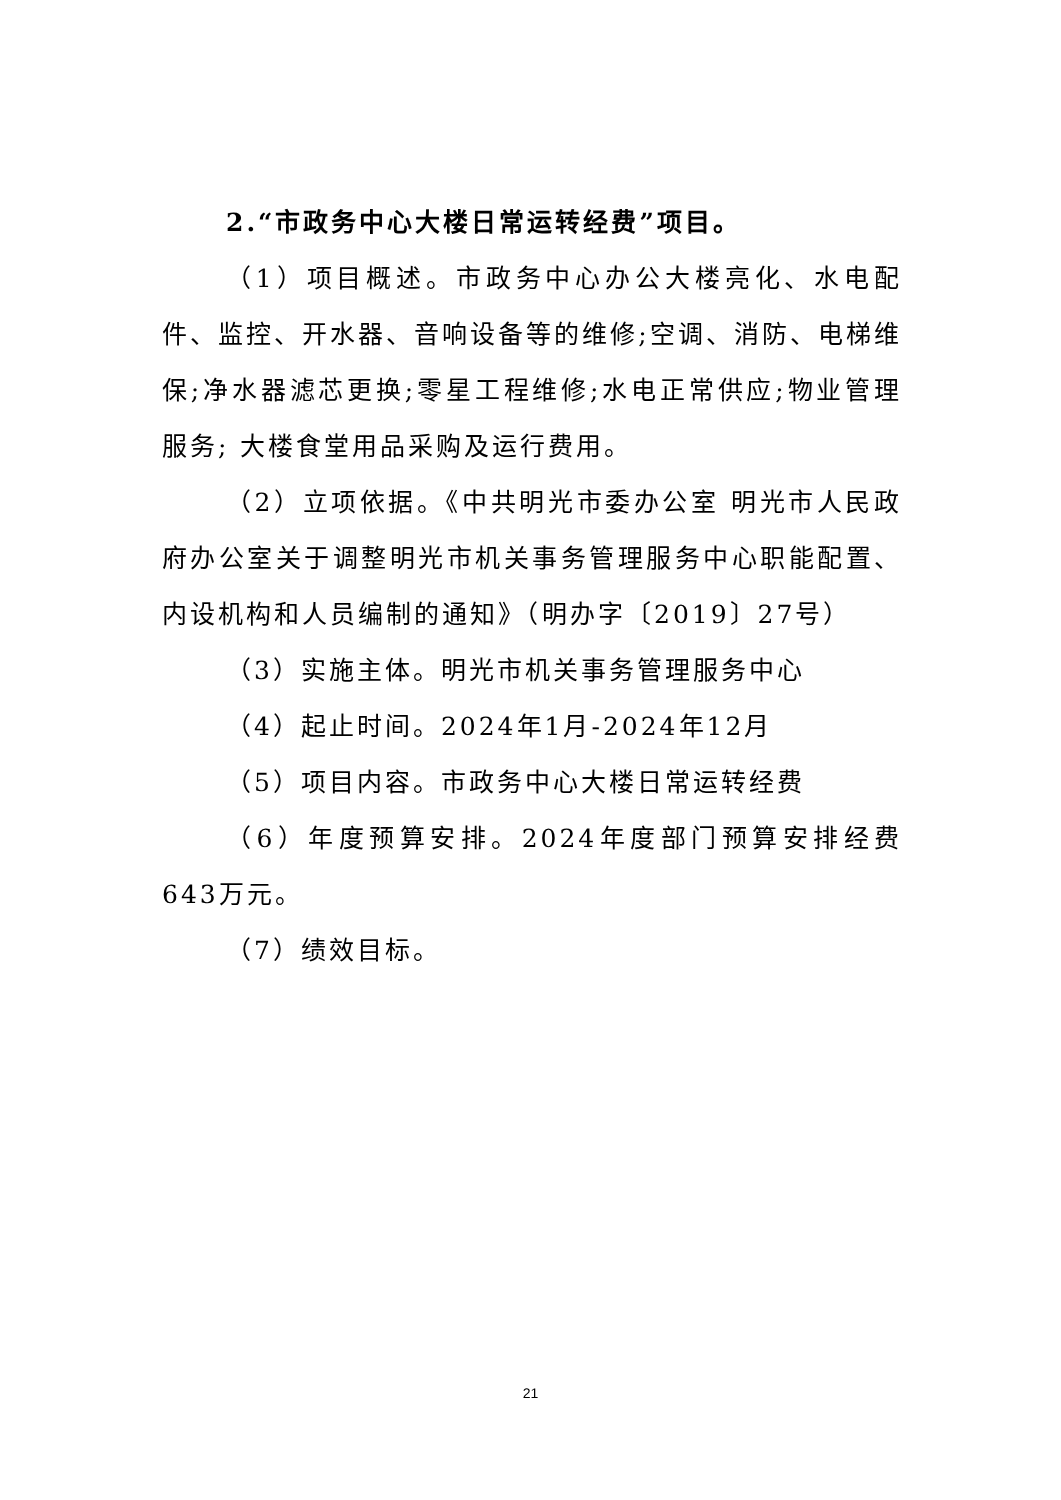2.“市政务中心大楼日常运转经费”项目。
（1）项目概述。市政务中心办公大楼亮化、水电配件、监控、开水器、音响设备等的维修;空调、消防、电梯维保;净水器滤芯更换;零星工程维修;水电正常供应;物业管理服务; 大楼食堂用品采购及运行费用。
（2）立项依据。《中共明光市委办公室 明光市人民政府办公室关于调整明光市机关事务管理服务中心职能配置、内设机构和人员编制的通知》（明办字〔2019〕27号）
（3）实施主体。明光市机关事务管理服务中心
（4）起止时间。2024年1月-2024年12月
（5）项目内容。市政务中心大楼日常运转经费
（6）年度预算安排。2024年度部门预算安排经费643万元。
（7）绩效目标。
21